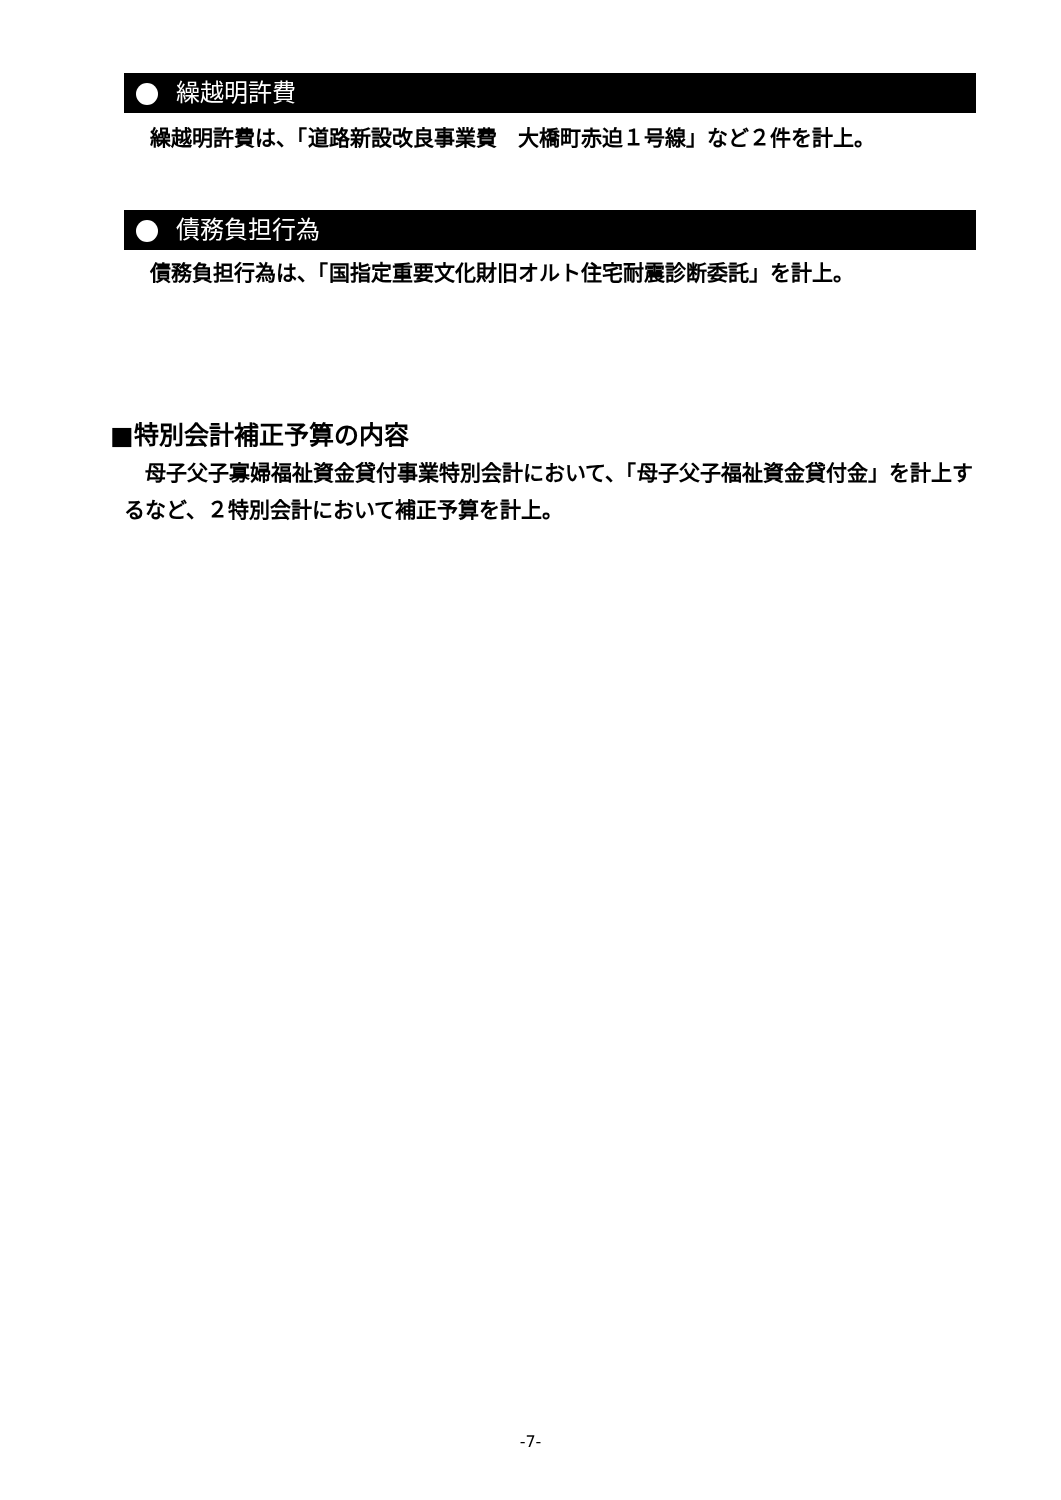繰越明許費
繰越明許費は、「道路新設改良事業費　大橋町赤迫１号線」など２件を計上。
債務負担行為
債務負担行為は、「国指定重要文化財旧オルト住宅耐震診断委託」を計上。
■特別会計補正予算の内容
　母子父子寡婦福祉資金貸付事業特別会計において、「母子父子福祉資金貸付金」を計上するなど、２特別会計において補正予算を計上。
-7-